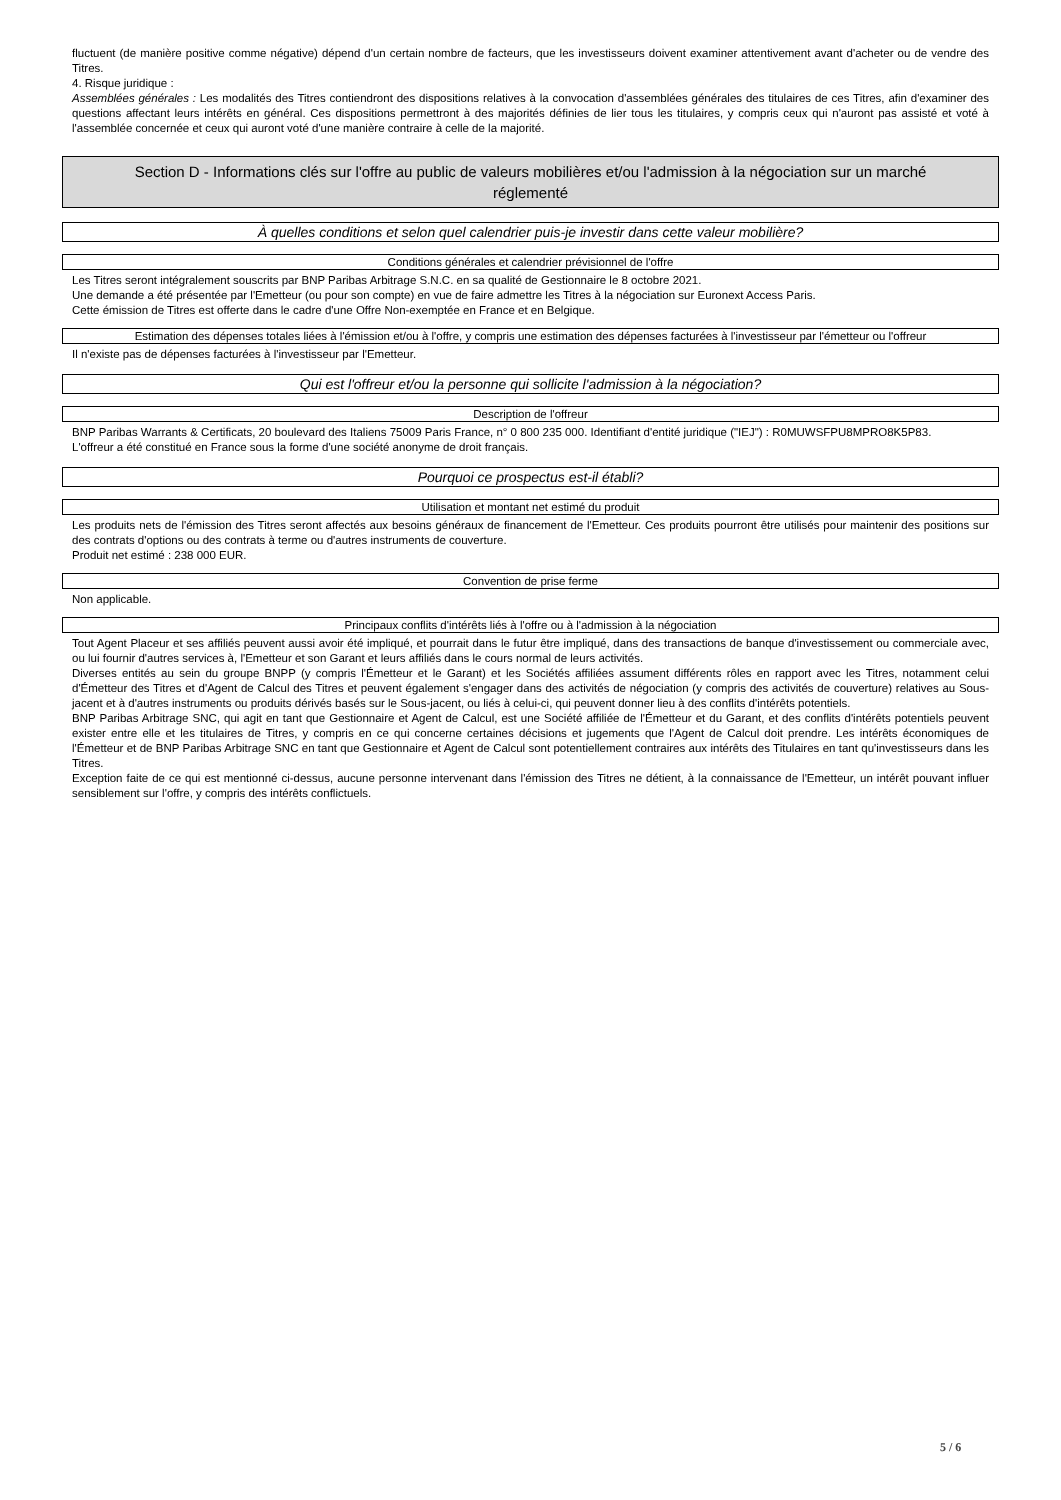fluctuent (de manière positive comme négative) dépend d'un certain nombre de facteurs, que les investisseurs doivent examiner attentivement avant d'acheter ou de vendre des Titres.
4. Risque juridique :
Assemblées générales : Les modalités des Titres contiendront des dispositions relatives à la convocation d'assemblées générales des titulaires de ces Titres, afin d'examiner des questions affectant leurs intérêts en général. Ces dispositions permettront à des majorités définies de lier tous les titulaires, y compris ceux qui n'auront pas assisté et voté à l'assemblée concernée et ceux qui auront voté d'une manière contraire à celle de la majorité.
Section D - Informations clés sur l'offre au public de valeurs mobilières et/ou l'admission à la négociation sur un marché réglementé
À quelles conditions et selon quel calendrier puis-je investir dans cette valeur mobilière?
Conditions générales et calendrier prévisionnel de l'offre
Les Titres seront intégralement souscrits par BNP Paribas Arbitrage S.N.C. en sa qualité de Gestionnaire le 8 octobre 2021.
Une demande a été présentée par l'Emetteur (ou pour son compte) en vue de faire admettre les Titres à la négociation sur Euronext Access Paris.
Cette émission de Titres est offerte dans le cadre d'une Offre Non-exemptée en France et en Belgique.
Estimation des dépenses totales liées à l'émission et/ou à l'offre, y compris une estimation des dépenses facturées à l'investisseur par l'émetteur ou l'offreur
Il n'existe pas de dépenses facturées à l'investisseur par l'Emetteur.
Qui est l'offreur et/ou la personne qui sollicite l'admission à la négociation?
Description de l'offreur
BNP Paribas Warrants & Certificats, 20 boulevard des Italiens 75009 Paris France, n° 0 800 235 000. Identifiant d'entité juridique ("IEJ") : R0MUWSFPU8MPRO8K5P83.
L'offreur a été constitué en France sous la forme d'une société anonyme de droit français.
Pourquoi ce prospectus est-il établi?
Utilisation et montant net estimé du produit
Les produits nets de l'émission des Titres seront affectés aux besoins généraux de financement de l'Emetteur. Ces produits pourront être utilisés pour maintenir des positions sur des contrats d'options ou des contrats à terme ou d'autres instruments de couverture.
Produit net estimé : 238 000 EUR.
Convention de prise ferme
Non applicable.
Principaux conflits d'intérêts liés à l'offre ou à l'admission à la négociation
Tout Agent Placeur et ses affiliés peuvent aussi avoir été impliqué, et pourrait dans le futur être impliqué, dans des transactions de banque d'investissement ou commerciale avec, ou lui fournir d'autres services à, l'Emetteur et son Garant et leurs affiliés dans le cours normal de leurs activités.
Diverses entités au sein du groupe BNPP (y compris l'Émetteur et le Garant) et les Sociétés affiliées assument différents rôles en rapport avec les Titres, notamment celui d'Émetteur des Titres et d'Agent de Calcul des Titres et peuvent également s'engager dans des activités de négociation (y compris des activités de couverture) relatives au Sous-jacent et à d'autres instruments ou produits dérivés basés sur le Sous-jacent, ou liés à celui-ci, qui peuvent donner lieu à des conflits d'intérêts potentiels.
BNP Paribas Arbitrage SNC, qui agit en tant que Gestionnaire et Agent de Calcul, est une Société affiliée de l'Émetteur et du Garant, et des conflits d'intérêts potentiels peuvent exister entre elle et les titulaires de Titres, y compris en ce qui concerne certaines décisions et jugements que l'Agent de Calcul doit prendre. Les intérêts économiques de l'Émetteur et de BNP Paribas Arbitrage SNC en tant que Gestionnaire et Agent de Calcul sont potentiellement contraires aux intérêts des Titulaires en tant qu'investisseurs dans les Titres.
Exception faite de ce qui est mentionné ci-dessus, aucune personne intervenant dans l'émission des Titres ne détient, à la connaissance de l'Emetteur, un intérêt pouvant influer sensiblement sur l'offre, y compris des intérêts conflictuels.
5 / 6